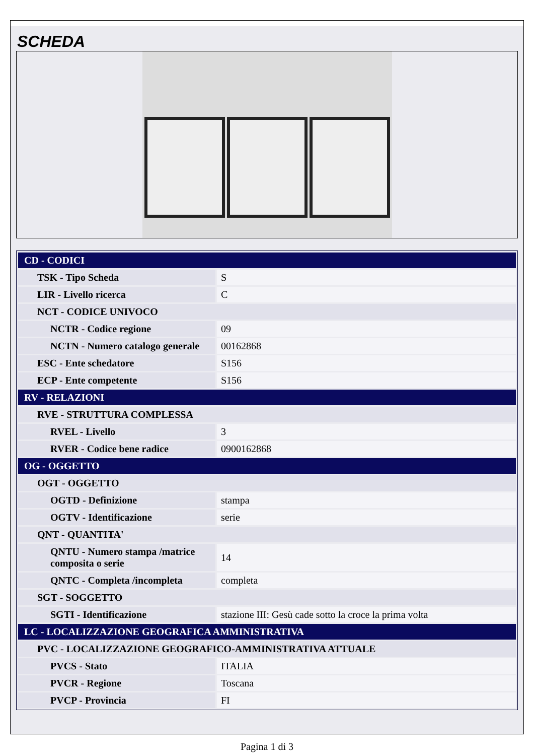SCHEDA
| CD - CODICI | |
| TSK - Tipo Scheda | S |
| LIR - Livello ricerca | C |
| NCT - CODICE UNIVOCO | |
| NCTR - Codice regione | 09 |
| NCTN - Numero catalogo generale | 00162868 |
| ESC - Ente schedatore | S156 |
| ECP - Ente competente | S156 |
| RV - RELAZIONI | |
| RVE - STRUTTURA COMPLESSA | |
| RVEL - Livello | 3 |
| RVER - Codice bene radice | 0900162868 |
| OG - OGGETTO | |
| OGT - OGGETTO | |
| OGTD - Definizione | stampa |
| OGTV - Identificazione | serie |
| QNT - QUANTITA' | |
| QNTU - Numero stampa /matrice composita o serie | 14 |
| QNTC - Completa /incompleta | completa |
| SGT - SOGGETTO | |
| SGTI - Identificazione | stazione III: Gesù cade sotto la croce la prima volta |
| LC - LOCALIZZAZIONE GEOGRAFICA AMMINISTRATIVA | |
| PVC - LOCALIZZAZIONE GEOGRAFICO-AMMINISTRATIVA ATTUALE | |
| PVCS - Stato | ITALIA |
| PVCR - Regione | Toscana |
| PVCP - Provincia | FI |
Pagina 1 di 3